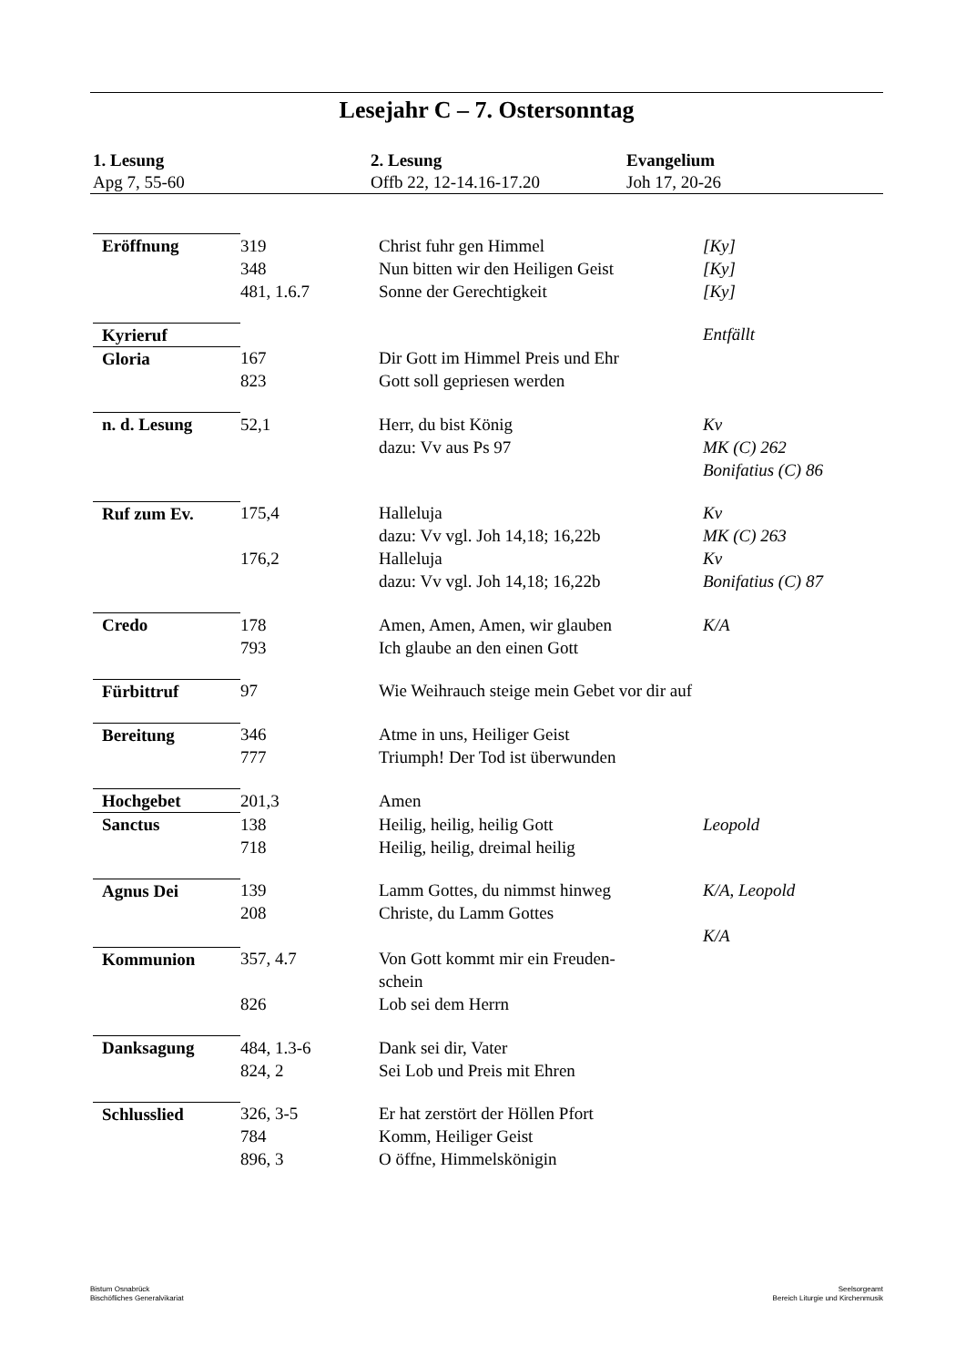Lesejahr C – 7. Ostersonntag
1. Lesung
Apg 7, 55-60
2. Lesung
Offb 22, 12-14.16-17.20
Evangelium
Joh 17, 20-26
| Eröffnung | 319 348 481, 1.6.7 | Christ fuhr gen Himmel Nun bitten wir den Heiligen Geist Sonne der Gerechtigkeit | [Ky] [Ky] [Ky] |
| Kyrieruf | | | Entfällt |
| Gloria | 167 823 | Dir Gott im Himmel Preis und Ehr Gott soll gepriesen werden | |
| n. d. Lesung | 52,1 | Herr, du bist König dazu: Vv aus Ps 97 | Kv MK (C) 262 Bonifatius (C) 86 |
| Ruf zum Ev. | 175,4 176,2 | Halleluja dazu: Vv vgl. Joh 14,18; 16,22b Halleluja dazu: Vv vgl. Joh 14,18; 16,22b | Kv MK (C) 263 Kv Bonifatius (C) 87 |
| Credo | 178 793 | Amen, Amen, Amen, wir glauben Ich glaube an den einen Gott | K/A |
| Fürbittruf | 97 | Wie Weihrauch steige mein Gebet vor dir auf | |
| Bereitung | 346 777 | Atme in uns, Heiliger Geist Triumph! Der Tod ist überwunden | |
| Hochgebet | 201,3 | Amen | |
| Sanctus | 138 718 | Heilig, heilig, heilig Gott Heilig, heilig, dreimal heilig | Leopold |
| Agnus Dei | 139 208 | Lamm Gottes, du nimmst hinweg Christe, du Lamm Gottes | K/A, Leopold K/A |
| Kommunion | 357, 4.7 826 | Von Gott kommt mir ein Freuden- schein Lob sei dem Herrn | |
| Danksagung | 484, 1.3-6 824, 2 | Dank sei dir, Vater Sei Lob und Preis mit Ehren | |
| Schlusslied | 326, 3-5 784 896, 3 | Er hat zerstört der Höllen Pfort Komm, Heiliger Geist O öffne, Himmelskönigin | |
Bistum Osnabrück
Bischöfliches Generalvikariat
Seelsorgeamt
Bereich Liturgie und Kirchenmusik